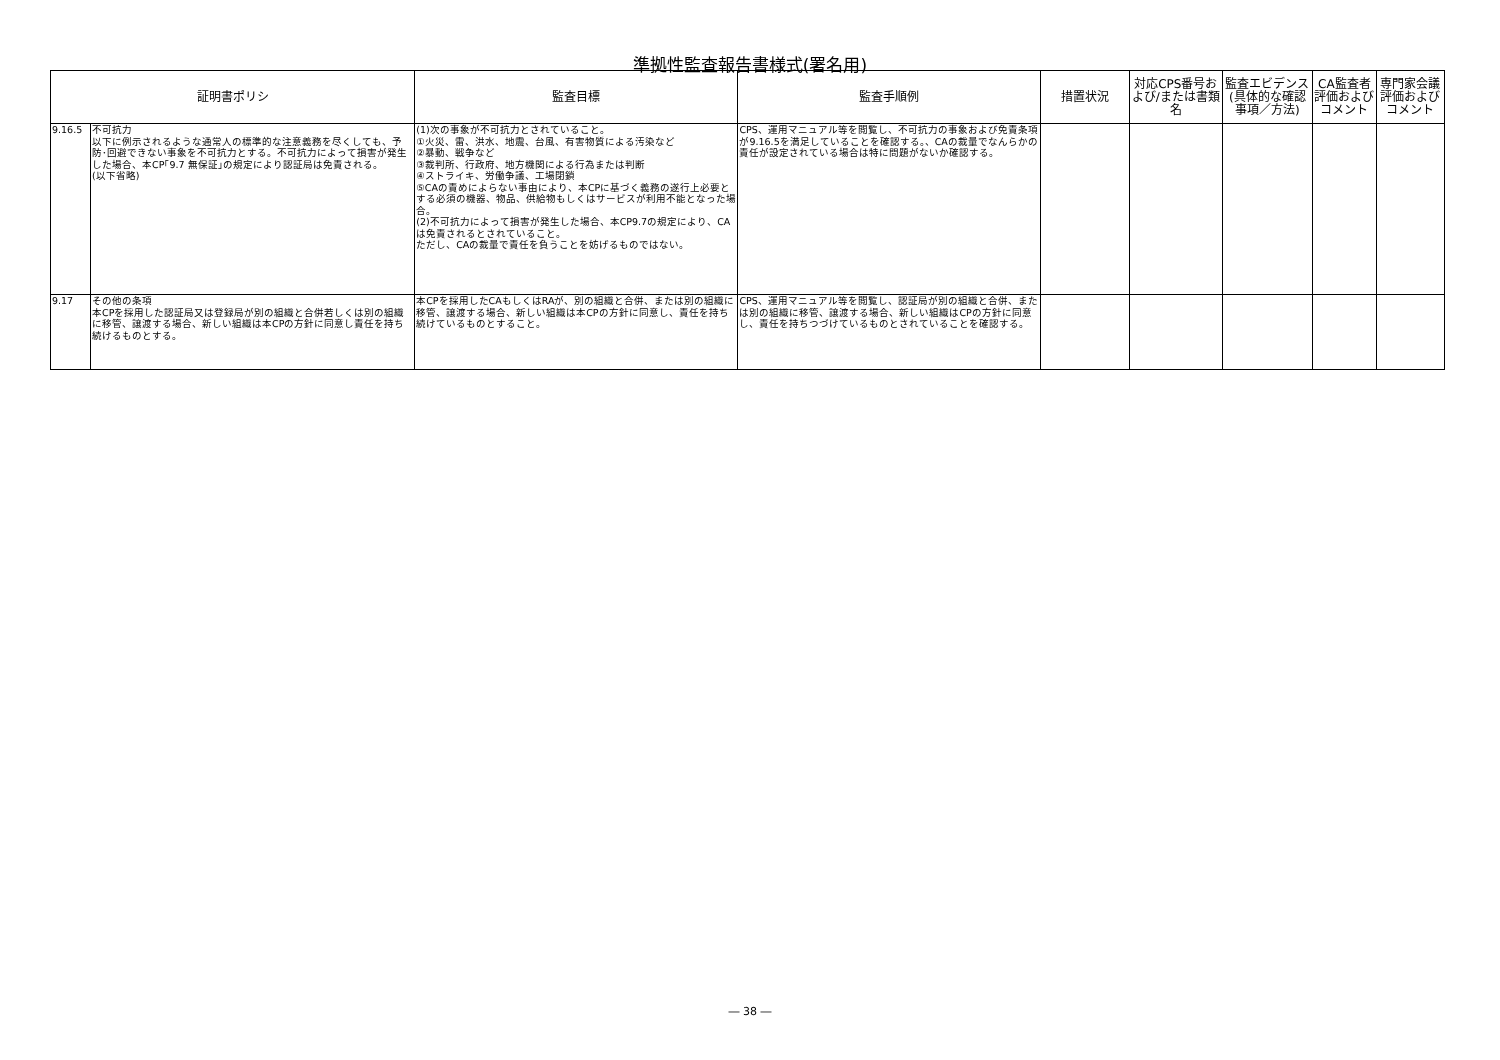準拠性監査報告書様式(署名用)
| 証明書ポリシ | | 監査目標 | 監査手順例 | 措置状況 | 対応CPS番号および/または書類名 | 監査エビデンス(具体的な確認事項／方法) | CA監査者評価およびコメント | 専門家会議評価およびコメント |
| --- | --- | --- | --- | --- | --- | --- | --- | --- |
| 9.16.5 | 不可抗力 以下に例示されるような通常人の標準的な注意義務を尽くしても、予防･回避できない事象を不可抗力とする。不可抗力によって損害が発生した場合、本CP｢9.7 無保証｣の規定により認証局は免責される。 (以下省略) | (1)次の事象が不可抗力とされていること。 ①火災、雷、洪水、地震、台風、有害物質による汚染など ②暴動、戦争など ③裁判所、行政府、地方機関による行為または判断 ④ストライキ、労働争議、工場閉鎖 ⑤CAの責めによらない事由により、本CPに基づく義務の遂行上必要とする必須の機器、物品、供給物もしくはサービスが利用不能となった場合。 (2)不可抗力によって損害が発生した場合、本CP9.7の規定により、CAは免責されるとされていること。 ただし、CAの裁量で責任を負うことを妨げるものではない。 | CPS、運用マニュアル等を閲覧し、不可抗力の事象および免責条項が9.16.5を満足していることを確認する。、CAの裁量でなんらかの責任が設定されている場合は特に問題がないか確認する。 | | | | | |
| 9.17 | その他の条項 本CPを採用した認証局又は登録局が別の組織と合併若しくは別の組織に移管、譲渡する場合、新しい組織は本CPの方針に同意し責任を持ち続けるものとする。 | 本CPを採用したCAもしくはRAが、別の組織と合併、または別の組織に移管、譲渡する場合、新しい組織は本CPの方針に同意し、責任を持ち続けているものとすること。 | CPS、運用マニュアル等を閲覧し、認証局が別の組織と合併、または別の組織に移管、譲渡する場合、新しい組織はCPの方針に同意し、責任を持ちつづけているものとされていることを確認する。 | | | | | |
― 38 ―